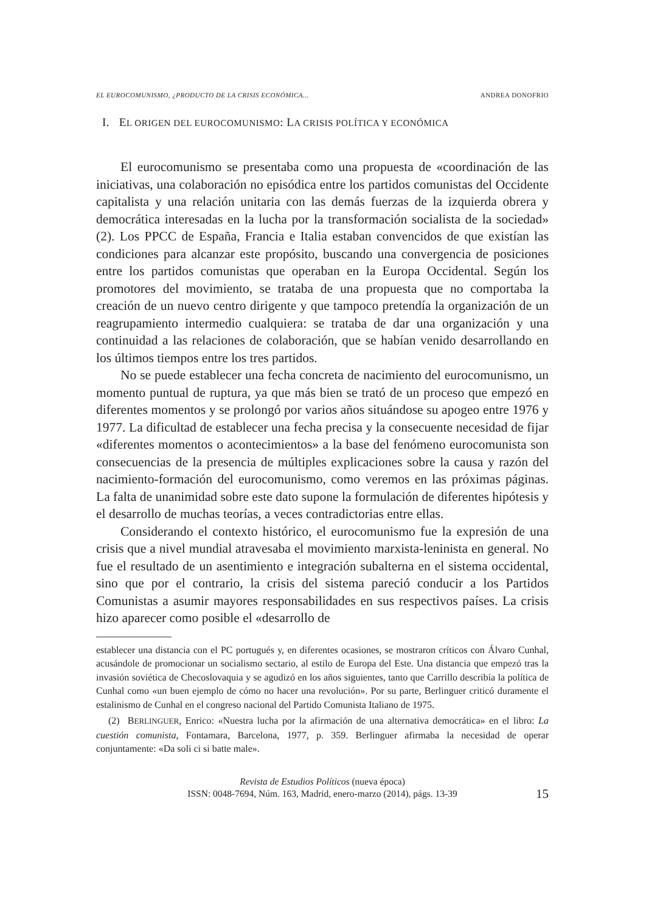EL EUROCOMUNISMO, ¿PRODUCTO DE LA CRISIS ECONÓMICA... ANDREA DONOFRIO
I. EL ORIGEN DEL EUROCOMUNISMO: LA CRISIS POLÍTICA Y ECONÓMICA
El eurocomunismo se presentaba como una propuesta de «coordinación de las iniciativas, una colaboración no episódica entre los partidos comunistas del Occidente capitalista y una relación unitaria con las demás fuerzas de la izquierda obrera y democrática interesadas en la lucha por la transformación socialista de la sociedad» (2). Los PPCC de España, Francia e Italia estaban convencidos de que existían las condiciones para alcanzar este propósito, buscando una convergencia de posiciones entre los partidos comunistas que operaban en la Europa Occidental. Según los promotores del movimiento, se trataba de una propuesta que no comportaba la creación de un nuevo centro dirigente y que tampoco pretendía la organización de un reagrupamiento intermedio cualquiera: se trataba de dar una organización y una continuidad a las relaciones de colaboración, que se habían venido desarrollando en los últimos tiempos entre los tres partidos.
No se puede establecer una fecha concreta de nacimiento del eurocomunismo, un momento puntual de ruptura, ya que más bien se trató de un proceso que empezó en diferentes momentos y se prolongó por varios años situándose su apogeo entre 1976 y 1977. La dificultad de establecer una fecha precisa y la consecuente necesidad de fijar «diferentes momentos o acontecimientos» a la base del fenómeno eurocomunista son consecuencias de la presencia de múltiples explicaciones sobre la causa y razón del nacimiento-formación del eurocomunismo, como veremos en las próximas páginas. La falta de unanimidad sobre este dato supone la formulación de diferentes hipótesis y el desarrollo de muchas teorías, a veces contradictorias entre ellas.
Considerando el contexto histórico, el eurocomunismo fue la expresión de una crisis que a nivel mundial atravesaba el movimiento marxista-leninista en general. No fue el resultado de un asentimiento e integración subalterna en el sistema occidental, sino que por el contrario, la crisis del sistema pareció conducir a los Partidos Comunistas a asumir mayores responsabilidades en sus respectivos países. La crisis hizo aparecer como posible el «desarrollo de
establecer una distancia con el PC portugués y, en diferentes ocasiones, se mostraron críticos con Álvaro Cunhal, acusándole de promocionar un socialismo sectario, al estilo de Europa del Este. Una distancia que empezó tras la invasión soviética de Checoslovaquia y se agudizó en los años siguientes, tanto que Carrillo describía la política de Cunhal como «un buen ejemplo de cómo no hacer una revolución». Por su parte, Berlinguer criticó duramente el estalinismo de Cunhal en el congreso nacional del Partido Comunista Italiano de 1975.
(2) BERLINGUER, Enrico: «Nuestra lucha por la afirmación de una alternativa democrática» en el libro: La cuestión comunista, Fontamara, Barcelona, 1977, p. 359. Berlinguer afirmaba la necesidad de operar conjuntamente: «Da soli ci si batte male».
Revista de Estudios Políticos (nueva época)
ISSN: 0048-7694, Núm. 163, Madrid, enero-marzo (2014), págs. 13-39
15